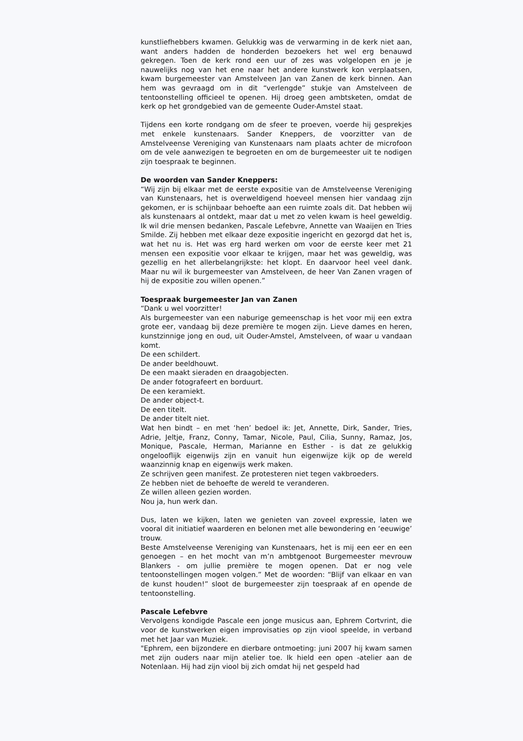kunstliefhebbers kwamen. Gelukkig was de verwarming in de kerk niet aan, want anders hadden de honderden bezoekers het wel erg benauwd gekregen. Toen de kerk rond een uur of zes was volgelopen en je je nauwelijks nog van het ene naar het andere kunstwerk kon verplaatsen, kwam burgemeester van Amstelveen Jan van Zanen de kerk binnen. Aan hem was gevraagd om in dit “verlengde” stukje van Amstelveen de tentoonstelling officieel te openen. Hij droeg geen ambtsketen, omdat de kerk op het grondgebied van de gemeente Ouder-Amstel staat.
Tijdens een korte rondgang om de sfeer te proeven, voerde hij gesprekjes met enkele kunstenaars. Sander Kneppers, de voorzitter van de Amstelveense Vereniging van Kunstenaars nam plaats achter de microfoon om de vele aanwezigen te begroeten en om de burgemeester uit te nodigen zijn toespraak te beginnen.
De woorden van Sander Kneppers:
“Wij zijn bij elkaar met de eerste expositie van de Amstelveense Vereniging van Kunstenaars, het is overweldigend hoeveel mensen hier vandaag zijn gekomen, er is schijnbaar behoefte aan een ruimte zoals dit. Dat hebben wij als kunstenaars al ontdekt, maar dat u met zo velen kwam is heel geweldig. Ik wil drie mensen bedanken, Pascale Lefebvre, Annette van Waaijen en Tries Smilde. Zij hebben met elkaar deze expositie ingericht en gezorgd dat het is, wat het nu is. Het was erg hard werken om voor de eerste keer met 21 mensen een expositie voor elkaar te krijgen, maar het was geweldig, was gezellig en het allerbelangrijkste: het klopt. En daarvoor heel veel dank. Maar nu wil ik burgemeester van Amstelveen, de heer Van Zanen vragen of hij de expositie zou willen openen.”
Toespraak burgemeester Jan van Zanen
“Dank u wel voorzitter!
Als burgemeester van een naburige gemeenschap is het voor mij een extra grote eer, vandaag bij deze première te mogen zijn. Lieve dames en heren, kunstzinnige jong en oud, uit Ouder-Amstel, Amstelveen, of waar u vandaan komt.
De een schildert.
De ander beeldhouwt.
De een maakt sieraden en draagobjecten.
De ander fotografeert en borduurt.
De een keramiekt.
De ander object-t.
De een titelt.
De ander titelt niet.
Wat hen bindt – en met ‘hen’ bedoel ik: Jet, Annette, Dirk, Sander, Tries, Adrie, Jeltje, Franz, Conny, Tamar, Nicole, Paul, Cilia, Sunny, Ramaz, Jos, Monique, Pascale, Herman, Marianne en Esther - is dat ze gelukkig ongelooflijk eigenwijs zijn en vanuit hun eigenwijze kijk op de wereld waanzinnig knap en eigenwijs werk maken.
Ze schrijven geen manifest. Ze protesteren niet tegen vakbroeders.
Ze hebben niet de behoefte de wereld te veranderen.
Ze willen alleen gezien worden.
Nou ja, hun werk dan.
Dus, laten we kijken, laten we genieten van zoveel expressie, laten we vooral dit initiatief waarderen en belonen met alle bewondering en ‘eeuwige’ trouw.
Beste Amstelveense Vereniging van Kunstenaars, het is mij een eer en een genoegen – en het mocht van m’n ambtgenoot Burgemeester mevrouw Blankers - om jullie première te mogen openen. Dat er nog vele tentoonstellingen mogen volgen.” Met de woorden: “Blijf van elkaar en van de kunst houden!” sloot de burgemeester zijn toespraak af en opende de tentoonstelling.
Pascale Lefebvre
Vervolgens kondigde Pascale een jonge musicus aan, Ephrem Cortvrint, die voor de kunstwerken eigen improvisaties op zijn viool speelde, in verband met het Jaar van Muziek.
"Ephrem, een bijzondere en dierbare ontmoeting: juni 2007 hij kwam samen met zijn ouders naar mijn atelier toe. Ik hield een open -atelier aan de Notenlaan. Hij had zijn viool bij zich omdat hij net gespeld had